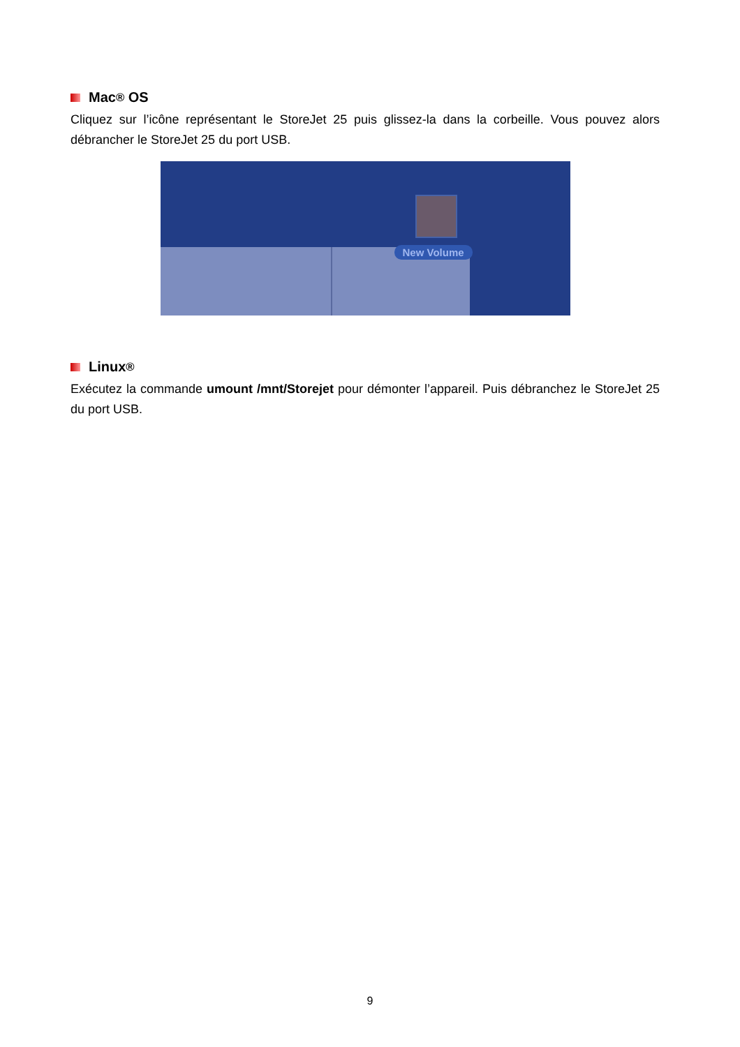Mac<sup>®</sup> OS
Cliquez sur l’icône représentant le StoreJet 25 puis glissez-la dans la corbeille. Vous pouvez alors débrancher le StoreJet 25 du port USB.
New Volume
Linux<sup>®</sup>
Exécutez la commande umount /mnt/Storejet pour démonter l’appareil. Puis débranchez le StoreJet 25 du port USB.
9